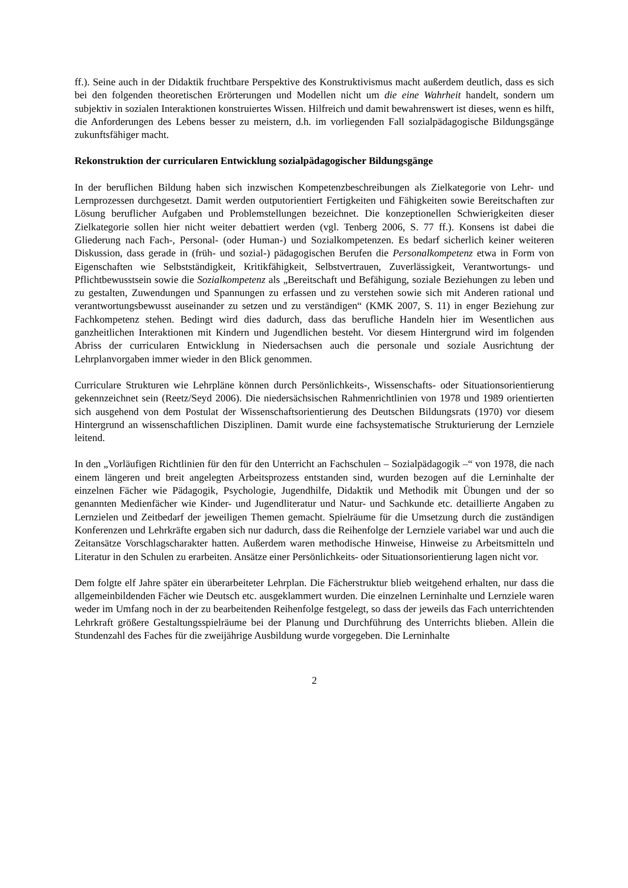ff.). Seine auch in der Didaktik fruchtbare Perspektive des Konstruktivismus macht außerdem deutlich, dass es sich bei den folgenden theoretischen Erörterungen und Modellen nicht um die eine Wahrheit handelt, sondern um subjektiv in sozialen Interaktionen konstruiertes Wissen. Hilfreich und damit bewahrenswert ist dieses, wenn es hilft, die Anforderungen des Lebens besser zu meistern, d.h. im vorliegenden Fall sozialpädagogische Bildungsgänge zukunftsfähiger macht.
Rekonstruktion der curricularen Entwicklung sozialpädagogischer Bildungsgänge
In der beruflichen Bildung haben sich inzwischen Kompetenzbeschreibungen als Zielkategorie von Lehr- und Lernprozessen durchgesetzt. Damit werden outputorientiert Fertigkeiten und Fähigkeiten sowie Bereitschaften zur Lösung beruflicher Aufgaben und Problemstellungen bezeichnet. Die konzeptionellen Schwierigkeiten dieser Zielkategorie sollen hier nicht weiter debattiert werden (vgl. Tenberg 2006, S. 77 ff.). Konsens ist dabei die Gliederung nach Fach-, Personal- (oder Human-) und Sozialkompetenzen. Es bedarf sicherlich keiner weiteren Diskussion, dass gerade in (früh- und sozial-) pädagogischen Berufen die Personalkompetenz etwa in Form von Eigenschaften wie Selbstständigkeit, Kritikfähigkeit, Selbstvertrauen, Zuverlässigkeit, Verantwortungs- und Pflichtbewusstsein sowie die Sozialkompetenz als „Bereitschaft und Befähigung, soziale Beziehungen zu leben und zu gestalten, Zuwendungen und Spannungen zu erfassen und zu verstehen sowie sich mit Anderen rational und verantwortungsbewusst auseinander zu setzen und zu verständigen“ (KMK 2007, S. 11) in enger Beziehung zur Fachkompetenz stehen. Bedingt wird dies dadurch, dass das berufliche Handeln hier im Wesentlichen aus ganzheitlichen Interaktionen mit Kindern und Jugendlichen besteht. Vor diesem Hintergrund wird im folgenden Abriss der curricularen Entwicklung in Niedersachsen auch die personale und soziale Ausrichtung der Lehrplanvorgaben immer wieder in den Blick genommen.
Curriculare Strukturen wie Lehrpläne können durch Persönlichkeits-, Wissenschafts- oder Situationsorientierung gekennzeichnet sein (Reetz/Seyd 2006). Die niedersächsischen Rahmenrichtlinien von 1978 und 1989 orientierten sich ausgehend von dem Postulat der Wissenschaftsorientierung des Deutschen Bildungsrats (1970) vor diesem Hintergrund an wissenschaftlichen Disziplinen. Damit wurde eine fachsystematische Strukturierung der Lernziele leitend.
In den „Vorläufigen Richtlinien für den für den Unterricht an Fachschulen – Sozialpädagogik –“ von 1978, die nach einem längeren und breit angelegten Arbeitsprozess entstanden sind, wurden bezogen auf die Lerninhalte der einzelnen Fächer wie Pädagogik, Psychologie, Jugendhilfe, Didaktik und Methodik mit Übungen und der so genannten Medienfächer wie Kinder- und Jugendliteratur und Natur- und Sachkunde etc. detaillierte Angaben zu Lernzielen und Zeitbedarf der jeweiligen Themen gemacht. Spielräume für die Umsetzung durch die zuständigen Konferenzen und Lehrkräfte ergaben sich nur dadurch, dass die Reihenfolge der Lernziele variabel war und auch die Zeitansätze Vorschlagscharakter hatten. Außerdem waren methodische Hinweise, Hinweise zu Arbeitsmitteln und Literatur in den Schulen zu erarbeiten. Ansätze einer Persönlichkeits- oder Situationsorientierung lagen nicht vor.
Dem folgte elf Jahre später ein überarbeiteter Lehrplan. Die Fächerstruktur blieb weitgehend erhalten, nur dass die allgemeinbildenden Fächer wie Deutsch etc. ausgeklammert wurden. Die einzelnen Lerninhalte und Lernziele waren weder im Umfang noch in der zu bearbeitenden Reihenfolge festgelegt, so dass der jeweils das Fach unterrichtenden Lehrkraft größere Gestaltungsspielräume bei der Planung und Durchführung des Unterrichts blieben. Allein die Stundenzahl des Faches für die zweijährige Ausbildung wurde vorgegeben. Die Lerninhalte
2